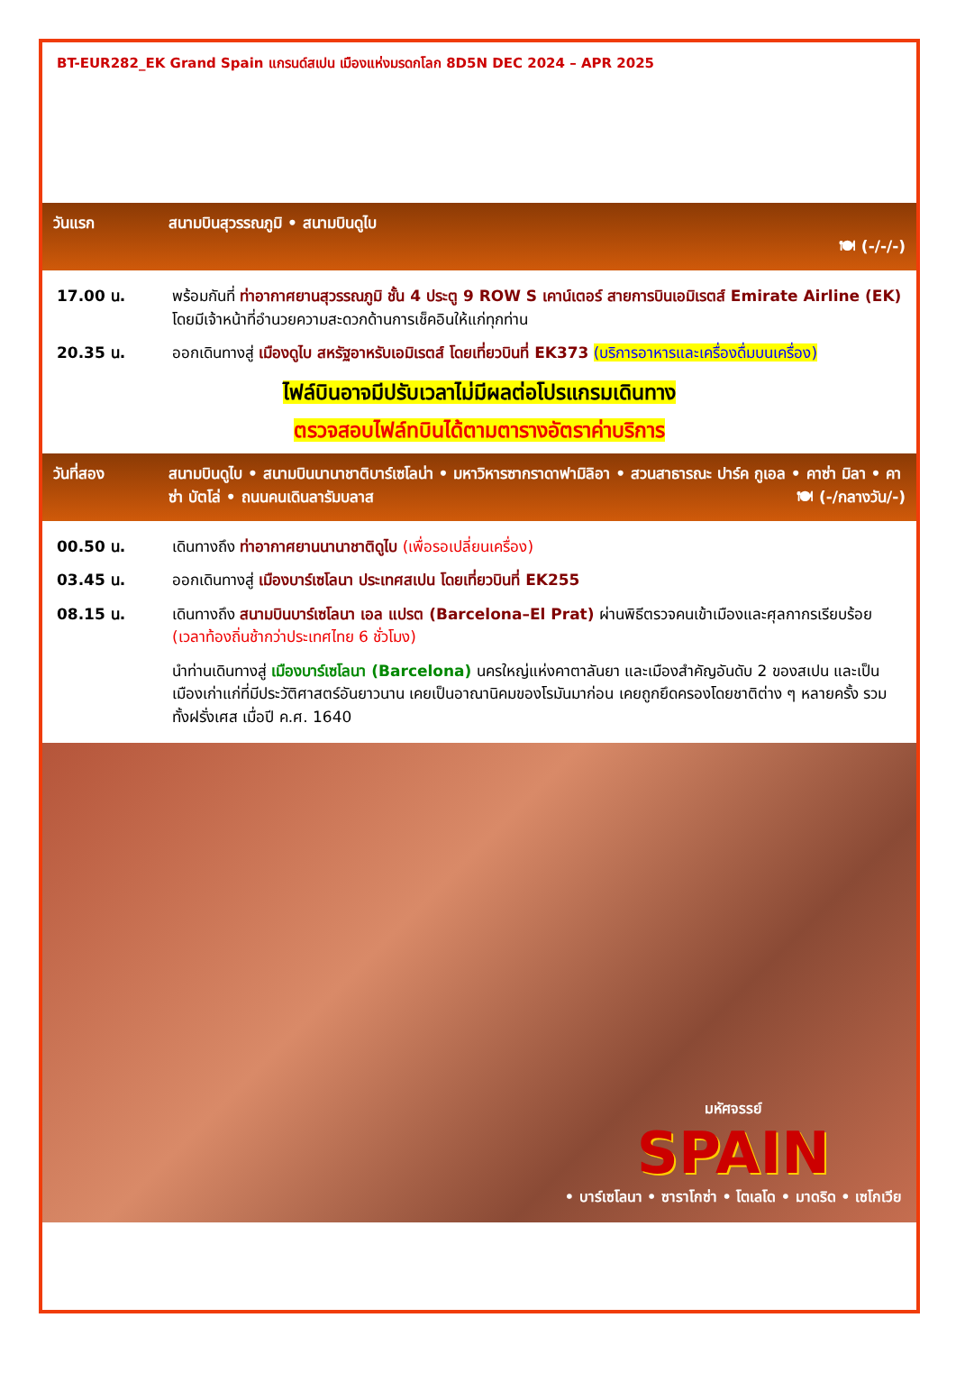BT-EUR282_EK Grand Spain แกรนด์สเปน เมืองแห่งมรดกโลก 8D5N DEC 2024 – APR 2025
วันแรก สนามบินสุวรรณภูมิ • สนามบินดูไบ
🍽 (-/-/-)
17.00 น. พร้อมกันที่ ท่าอากาศยานสุวรรณภูมิ ชั้น 4 ประตู 9 ROW S เคาน์เตอร์ สายการบินเอมิเรตส์ Emirate Airline (EK) โดยมีเจ้าหน้าที่อำนวยความสะดวกด้านการเช็คอินให้แก่ทุกท่าน
20.35 น. ออกเดินทางสู่ เมืองดูไบ สหรัฐอาหรับเอมิเรตส์ โดยเที่ยวบินที่ EK373 (บริการอาหารและเครื่องดื่มบนเครื่อง)
ไฟล์บินอาจมีปรับเวลาไม่มีผลต่อโปรแกรมเดินทาง
ตรวจสอบไฟล์ทบินได้ตามตารางอัตราค่าบริการ
วันที่สอง สนามบินดูไบ • สนามบินนานาชาติบาร์เซโลน่า • มหาวิหารซากราดาฟามิลิอา • สวนสาธารณะ ปาร์ค กูเอล • คาซ่า มิลา • คาซ่า บัตโล่ • ถนนคนเดินลารัมบลาส 🍽 (-/กลางวัน/-)
00.50 น. เดินทางถึง ท่าอากาศยานนานาชาติดูไบ (เพื่อรอเปลี่ยนเครื่อง)
03.45 น. ออกเดินทางสู่ เมืองบาร์เซโลนา ประเทศสเปน โดยเที่ยวบินที่ EK255
08.15 น. เดินทางถึง สนามบินบาร์เซโลนา เอล แปรต (Barcelona–El Prat) ผ่านพิธีตรวจคนเข้าเมืองและศุลกากรเรียบร้อย (เวลาท้องถิ่นช้ากว่าประเทศไทย 6 ชั่วโมง)
นำท่านเดินทางสู่ เมืองบาร์เซโลนา (Barcelona) นครใหญ่แห่งคาตาลันยา และเมืองสำคัญอันดับ 2 ของสเปน และเป็นเมืองเก่าแก่ที่มีประวัติศาสตร์อันยาวนาน เคยเป็นอาณานิคมของโรมันมาก่อน เคยถูกยึดครองโดยชาติต่าง ๆ หลายครั้ง รวมทั้งฝรั่งเศส เมื่อปี ค.ศ. 1640
มหัศจรรย์
SPAIN
• บาร์เซโลนา • ซาราโกซ่า • โตเลโด • มาดริด • เซโกเวีย